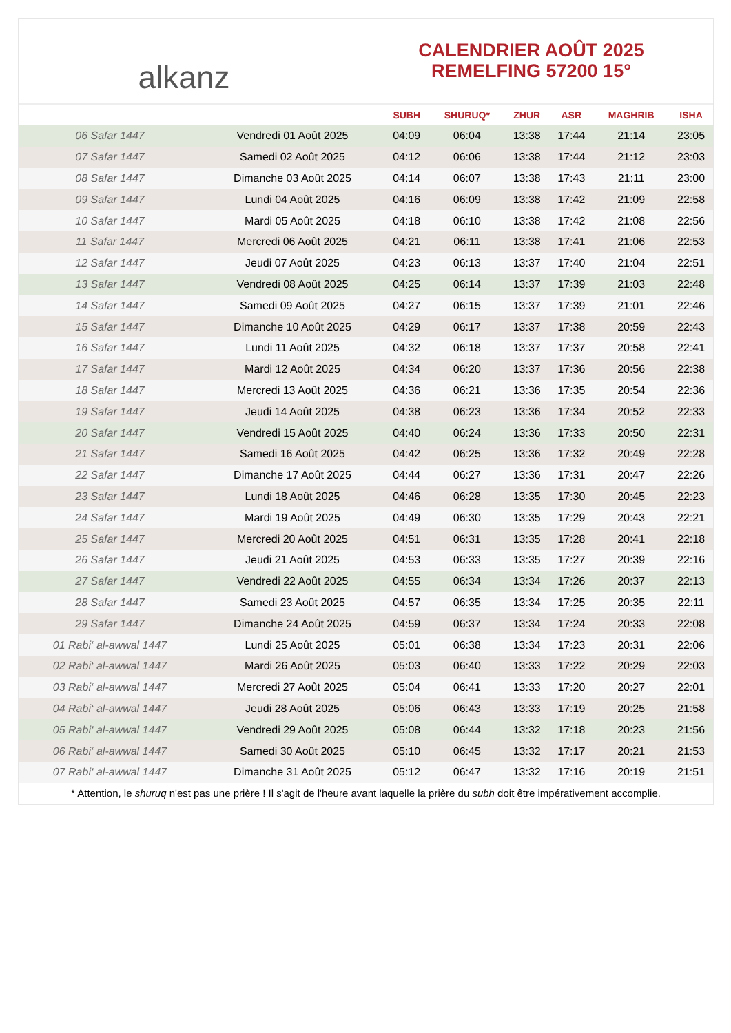alkanz
CALENDRIER AOÛT 2025
REMELFING 57200 15°
| | | SUBH | SHURUQ* | ZHUR | ASR | MAGHRIB | ISHA |
| --- | --- | --- | --- | --- | --- | --- | --- |
| 06 Safar 1447 | Vendredi 01 Août 2025 | 04:09 | 06:04 | 13:38 | 17:44 | 21:14 | 23:05 |
| 07 Safar 1447 | Samedi 02 Août 2025 | 04:12 | 06:06 | 13:38 | 17:44 | 21:12 | 23:03 |
| 08 Safar 1447 | Dimanche 03 Août 2025 | 04:14 | 06:07 | 13:38 | 17:43 | 21:11 | 23:00 |
| 09 Safar 1447 | Lundi 04 Août 2025 | 04:16 | 06:09 | 13:38 | 17:42 | 21:09 | 22:58 |
| 10 Safar 1447 | Mardi 05 Août 2025 | 04:18 | 06:10 | 13:38 | 17:42 | 21:08 | 22:56 |
| 11 Safar 1447 | Mercredi 06 Août 2025 | 04:21 | 06:11 | 13:38 | 17:41 | 21:06 | 22:53 |
| 12 Safar 1447 | Jeudi 07 Août 2025 | 04:23 | 06:13 | 13:37 | 17:40 | 21:04 | 22:51 |
| 13 Safar 1447 | Vendredi 08 Août 2025 | 04:25 | 06:14 | 13:37 | 17:39 | 21:03 | 22:48 |
| 14 Safar 1447 | Samedi 09 Août 2025 | 04:27 | 06:15 | 13:37 | 17:39 | 21:01 | 22:46 |
| 15 Safar 1447 | Dimanche 10 Août 2025 | 04:29 | 06:17 | 13:37 | 17:38 | 20:59 | 22:43 |
| 16 Safar 1447 | Lundi 11 Août 2025 | 04:32 | 06:18 | 13:37 | 17:37 | 20:58 | 22:41 |
| 17 Safar 1447 | Mardi 12 Août 2025 | 04:34 | 06:20 | 13:37 | 17:36 | 20:56 | 22:38 |
| 18 Safar 1447 | Mercredi 13 Août 2025 | 04:36 | 06:21 | 13:36 | 17:35 | 20:54 | 22:36 |
| 19 Safar 1447 | Jeudi 14 Août 2025 | 04:38 | 06:23 | 13:36 | 17:34 | 20:52 | 22:33 |
| 20 Safar 1447 | Vendredi 15 Août 2025 | 04:40 | 06:24 | 13:36 | 17:33 | 20:50 | 22:31 |
| 21 Safar 1447 | Samedi 16 Août 2025 | 04:42 | 06:25 | 13:36 | 17:32 | 20:49 | 22:28 |
| 22 Safar 1447 | Dimanche 17 Août 2025 | 04:44 | 06:27 | 13:36 | 17:31 | 20:47 | 22:26 |
| 23 Safar 1447 | Lundi 18 Août 2025 | 04:46 | 06:28 | 13:35 | 17:30 | 20:45 | 22:23 |
| 24 Safar 1447 | Mardi 19 Août 2025 | 04:49 | 06:30 | 13:35 | 17:29 | 20:43 | 22:21 |
| 25 Safar 1447 | Mercredi 20 Août 2025 | 04:51 | 06:31 | 13:35 | 17:28 | 20:41 | 22:18 |
| 26 Safar 1447 | Jeudi 21 Août 2025 | 04:53 | 06:33 | 13:35 | 17:27 | 20:39 | 22:16 |
| 27 Safar 1447 | Vendredi 22 Août 2025 | 04:55 | 06:34 | 13:34 | 17:26 | 20:37 | 22:13 |
| 28 Safar 1447 | Samedi 23 Août 2025 | 04:57 | 06:35 | 13:34 | 17:25 | 20:35 | 22:11 |
| 29 Safar 1447 | Dimanche 24 Août 2025 | 04:59 | 06:37 | 13:34 | 17:24 | 20:33 | 22:08 |
| 01 Rabi‘ al-awwal 1447 | Lundi 25 Août 2025 | 05:01 | 06:38 | 13:34 | 17:23 | 20:31 | 22:06 |
| 02 Rabi‘ al-awwal 1447 | Mardi 26 Août 2025 | 05:03 | 06:40 | 13:33 | 17:22 | 20:29 | 22:03 |
| 03 Rabi‘ al-awwal 1447 | Mercredi 27 Août 2025 | 05:04 | 06:41 | 13:33 | 17:20 | 20:27 | 22:01 |
| 04 Rabi‘ al-awwal 1447 | Jeudi 28 Août 2025 | 05:06 | 06:43 | 13:33 | 17:19 | 20:25 | 21:58 |
| 05 Rabi‘ al-awwal 1447 | Vendredi 29 Août 2025 | 05:08 | 06:44 | 13:32 | 17:18 | 20:23 | 21:56 |
| 06 Rabi‘ al-awwal 1447 | Samedi 30 Août 2025 | 05:10 | 06:45 | 13:32 | 17:17 | 20:21 | 21:53 |
| 07 Rabi‘ al-awwal 1447 | Dimanche 31 Août 2025 | 05:12 | 06:47 | 13:32 | 17:16 | 20:19 | 21:51 |
* Attention, le shuruq n'est pas une prière ! Il s'agit de l'heure avant laquelle la prière du subh doit être impérativement accomplie.